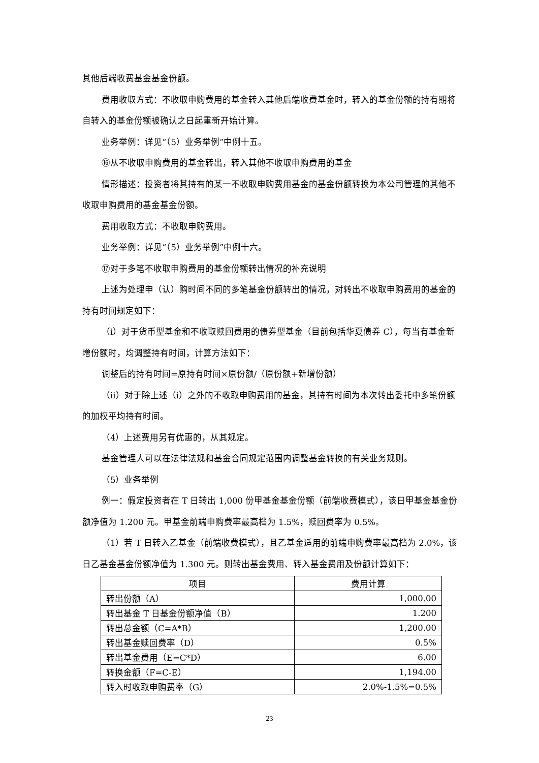其他后端收费基金基金份额。
费用收取方式：不收取申购费用的基金转入其他后端收费基金时，转入的基金份额的持有期将自转入的基金份额被确认之日起重新开始计算。
业务举例：详见“（5）业务举例”中例十五。
⑯从不收取申购费用的基金转出，转入其他不收取申购费用的基金
情形描述：投资者将其持有的某一不收取申购费用基金的基金份额转换为本公司管理的其他不收取申购费用的基金基金份额。
费用收取方式：不收取申购费用。
业务举例：详见“（5）业务举例”中例十六。
⑰对于多笔不收取申购费用的基金份额转出情况的补充说明
上述为处理申（认）购时间不同的多笔基金份额转出的情况，对转出不收取申购费用的基金的持有时间规定如下：
（i）对于货币型基金和不收取赎回费用的债券型基金（目前包括华夏债券 C），每当有基金新增份额时，均调整持有时间，计算方法如下：
调整后的持有时间=原持有时间×原份额/（原份额+新增份额）
（ii）对于除上述（i）之外的不收取申购费用的基金，其持有时间为本次转出委托中多笔份额的加权平均持有时间。
（4）上述费用另有优惠的，从其规定。
基金管理人可以在法律法规和基金合同规定范围内调整基金转换的有关业务规则。
（5）业务举例
例一：假定投资者在 T 日转出 1,000 份甲基金基金份额（前端收费模式），该日甲基金基金份额净值为 1.200 元。甲基金前端申购费率最高档为 1.5%，赎回费率为 0.5%。
（1）若 T 日转入乙基金（前端收费模式），且乙基金适用的前端申购费率最高档为 2.0%，该日乙基金基金份额净值为 1.300 元。则转出基金费用、转入基金费用及份额计算如下：
| 项目 | 费用计算 |
| --- | --- |
| 转出份额（A） | 1,000.00 |
| 转出基金 T 日基金份额净值（B） | 1.200 |
| 转出总金额（C=A*B） | 1,200.00 |
| 转出基金赎回费率（D） | 0.5% |
| 转出基金费用（E=C*D） | 6.00 |
| 转换金额（F=C-E） | 1,194.00 |
| 转入时收取申购费率（G） | 2.0%-1.5%=0.5% |
23